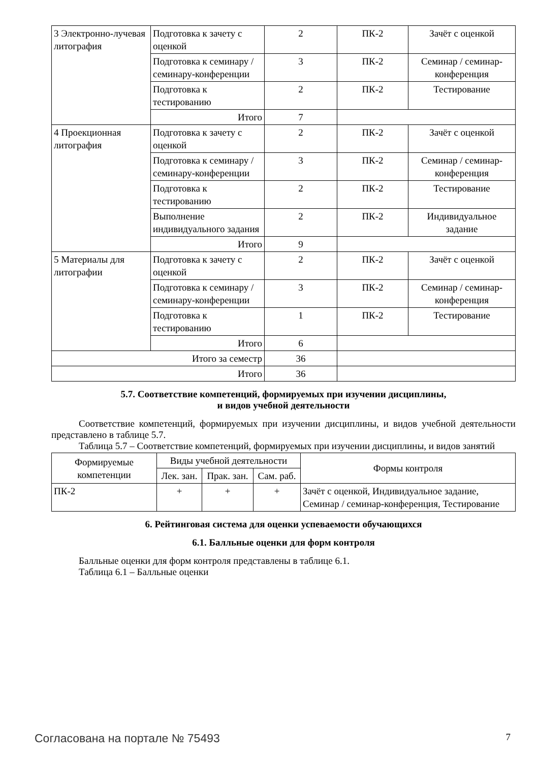| 3 Электронно-лучевая литография | Подготовка к зачету с оценкой | 2 | ПК-2 | Зачёт с оценкой |
| | Подготовка к семинару / семинару-конференции | 3 | ПК-2 | Семинар / семинар-конференция |
| | Подготовка к тестированию | 2 | ПК-2 | Тестирование |
| | Итого | 7 | | |
| 4 Проекционная литография | Подготовка к зачету с оценкой | 2 | ПК-2 | Зачёт с оценкой |
| | Подготовка к семинару / семинару-конференции | 3 | ПК-2 | Семинар / семинар-конференция |
| | Подготовка к тестированию | 2 | ПК-2 | Тестирование |
| | Выполнение индивидуального задания | 2 | ПК-2 | Индивидуальное задание |
| | Итого | 9 | | |
| 5 Материалы для литографии | Подготовка к зачету с оценкой | 2 | ПК-2 | Зачёт с оценкой |
| | Подготовка к семинару / семинару-конференции | 3 | ПК-2 | Семинар / семинар-конференция |
| | Подготовка к тестированию | 1 | ПК-2 | Тестирование |
| | Итого | 6 | | |
| Итого за семестр | | 36 | | |
| Итого | | 36 | | |
5.7. Соответствие компетенций, формируемых при изучении дисциплины,
и видов учебной деятельности
Соответствие компетенций, формируемых при изучении дисциплины, и видов учебной деятельности представлено в таблице 5.7.
Таблица 5.7 – Соответствие компетенций, формируемых при изучении дисциплины, и видов занятий
| Формируемые компетенции | Виды учебной деятельности | | | Формы контроля |
| --- | --- | --- | --- | --- |
| | Лек. зан. | Прак. зан. | Сам. раб. | |
| ПК-2 | + | + | + | Зачёт с оценкой, Индивидуальное задание, Семинар / семинар-конференция, Тестирование |
6. Рейтинговая система для оценки успеваемости обучающихся
6.1. Балльные оценки для форм контроля
Балльные оценки для форм контроля представлены в таблице 6.1.
Таблица 6.1 – Балльные оценки
Согласована на портале № 75493 7